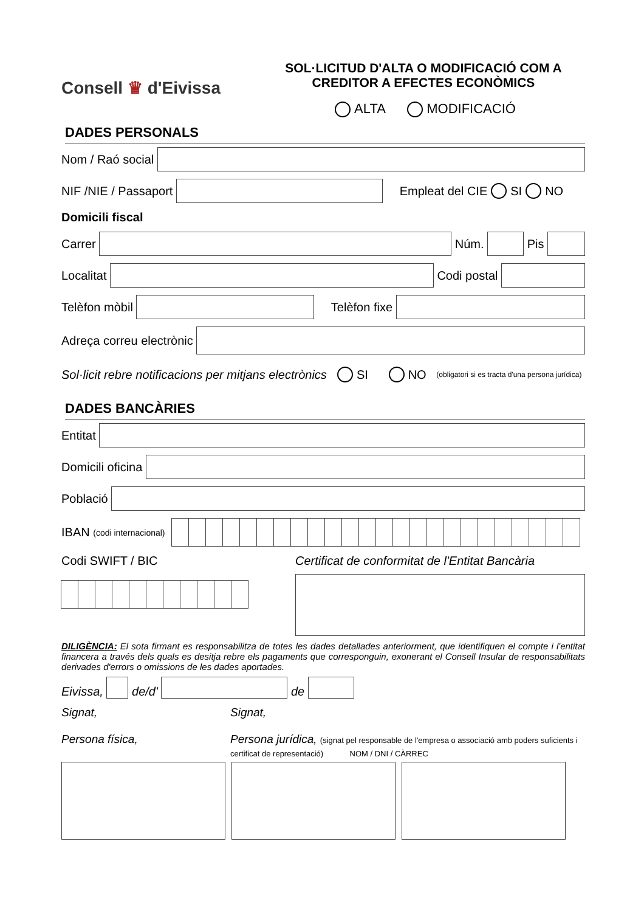Consell ♛ d'Eivissa
SOL·LICITUD D'ALTA O MODIFICACIÓ COM A
CREDITOR A EFECTES ECONÒMICS
ALTA MODIFICACIÓ
DADES PERSONALS
Nom / Raó social
NIF /NIE / Passaport
Empleat del CIE SI NO
Domicili fiscal
Carrer
Núm.
Pis
Localitat
Codi postal
Telèfon mòbil
Telèfon fixe
Adreça correu electrònic
Sol·licit rebre notificacions per mitjans electrònics SI NO (obligatori si es tracta d'una persona jurídica)
DADES BANCÀRIES
Entitat
Domicili oficina
Població
IBAN (codi internacional)
Codi SWIFT / BIC Certificat de conformitat de l'Entitat Bancària
DILIGÈNCIA: El sota firmant es responsabilitza de totes les dades detallades anteriorment, que identifiquen el compte i l'entitat financera a través dels quals es desitja rebre els pagaments que corresponguin, exonerant el Consell Insular de responsabilitats derivades d'errors o omissions de les dades aportades.
Eivissa,
de/d'
de
Signat,
Persona física,
Signat,
Persona jurídica, (signat pel responsable de l'empresa o associació amb poders suficients i certificat de representació) NOM / DNI / CÀRREC